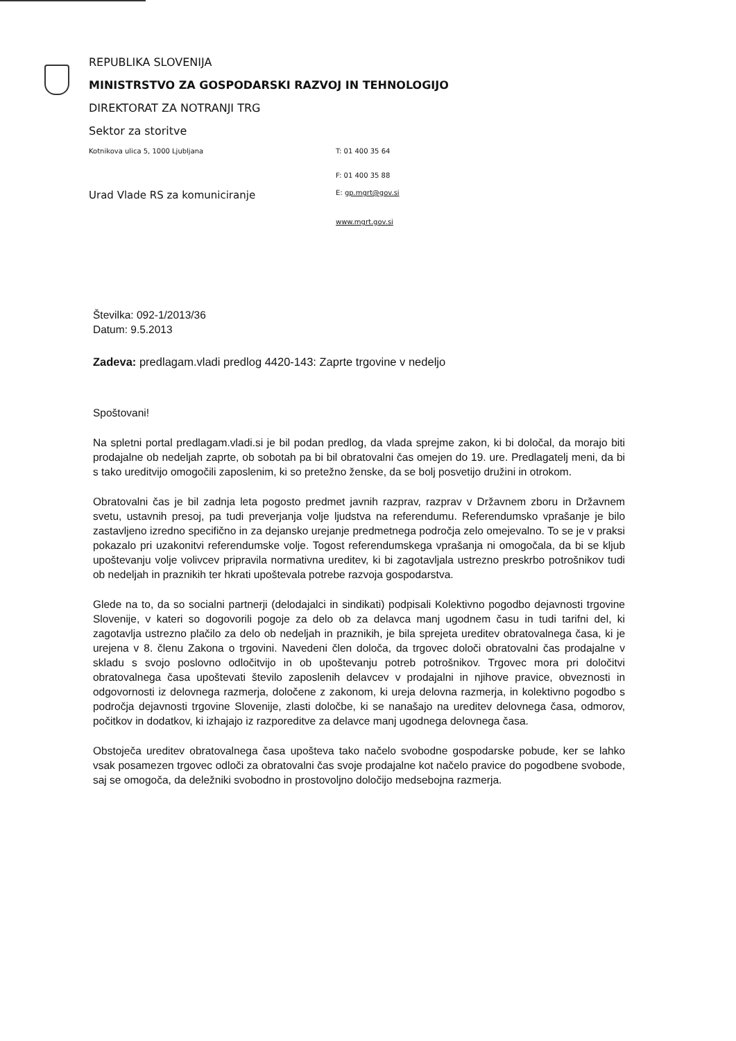REPUBLIKA SLOVENIJA
MINISTRSTVO ZA GOSPODARSKI RAZVOJ IN TEHNOLOGIJO
DIREKTORAT ZA NOTRANJI TRG
Sektor za storitve
Kotnikova ulica 5, 1000 Ljubljana T: 01 400 35 64
F: 01 400 35 88
Urad Vlade RS za komuniciranje
E: gp.mgrt@gov.si
www.mgrt.gov.si
Številka: 092-1/2013/36
Datum: 9.5.2013
Zadeva: predlagam.vladi predlog 4420-143: Zaprte trgovine v nedeljo
Spoštovani!
Na spletni portal predlagam.vladi.si je bil podan predlog, da vlada sprejme zakon, ki bi določal, da morajo biti prodajalne ob nedeljah zaprte, ob sobotah pa bi bil obratovalni čas omejen do 19. ure. Predlagatelj meni, da bi s tako ureditvijo omogočili zaposlenim, ki so pretežno ženske, da se bolj posvetijo družini in otrokom.
Obratovalni čas je bil zadnja leta pogosto predmet javnih razprav, razprav v Državnem zboru in Državnem svetu, ustavnih presoj, pa tudi preverjanja volje ljudstva na referendumu. Referendumsko vprašanje je bilo zastavljeno izredno specifično in za dejansko urejanje predmetnega področja zelo omejevalno. To se je v praksi pokazalo pri uzakonitvi referendumske volje. Togost referendumskega vprašanja ni omogočala, da bi se kljub upoštevanju volje volivcev pripravila normativna ureditev, ki bi zagotavljala ustrezno preskrbo potrošnikov tudi ob nedeljah in praznikih ter hkrati upoštevala potrebe razvoja gospodarstva.
Glede na to, da so socialni partnerji (delodajalci in sindikati) podpisali Kolektivno pogodbo dejavnosti trgovine Slovenije, v kateri so dogovorili pogoje za delo ob za delavca manj ugodnem času in tudi tarifni del, ki zagotavlja ustrezno plačilo za delo ob nedeljah in praznikih, je bila sprejeta ureditev obratovalnega časa, ki je urejena v 8. členu Zakona o trgovini. Navedeni člen določa, da trgovec določi obratovalni čas prodajalne v skladu s svojo poslovno odločitvijo in ob upoštevanju potreb potrošnikov. Trgovec mora pri določitvi obratovalnega časa upoštevati število zaposlenih delavcev v prodajalni in njihove pravice, obveznosti in odgovornosti iz delovnega razmerja, določene z zakonom, ki ureja delovna razmerja, in kolektivno pogodbo s področja dejavnosti trgovine Slovenije, zlasti določbe, ki se nanašajo na ureditev delovnega časa, odmorov, počitkov in dodatkov, ki izhajajo iz razporeditve za delavce manj ugodnega delovnega časa.
Obstoječa ureditev obratovalnega časa upošteva tako načelo svobodne gospodarske pobude, ker se lahko vsak posamezen trgovec odloči za obratovalni čas svoje prodajalne kot načelo pravice do pogodbene svobode, saj se omogoča, da deležniki svobodno in prostovoljno določijo medsebojna razmerja.